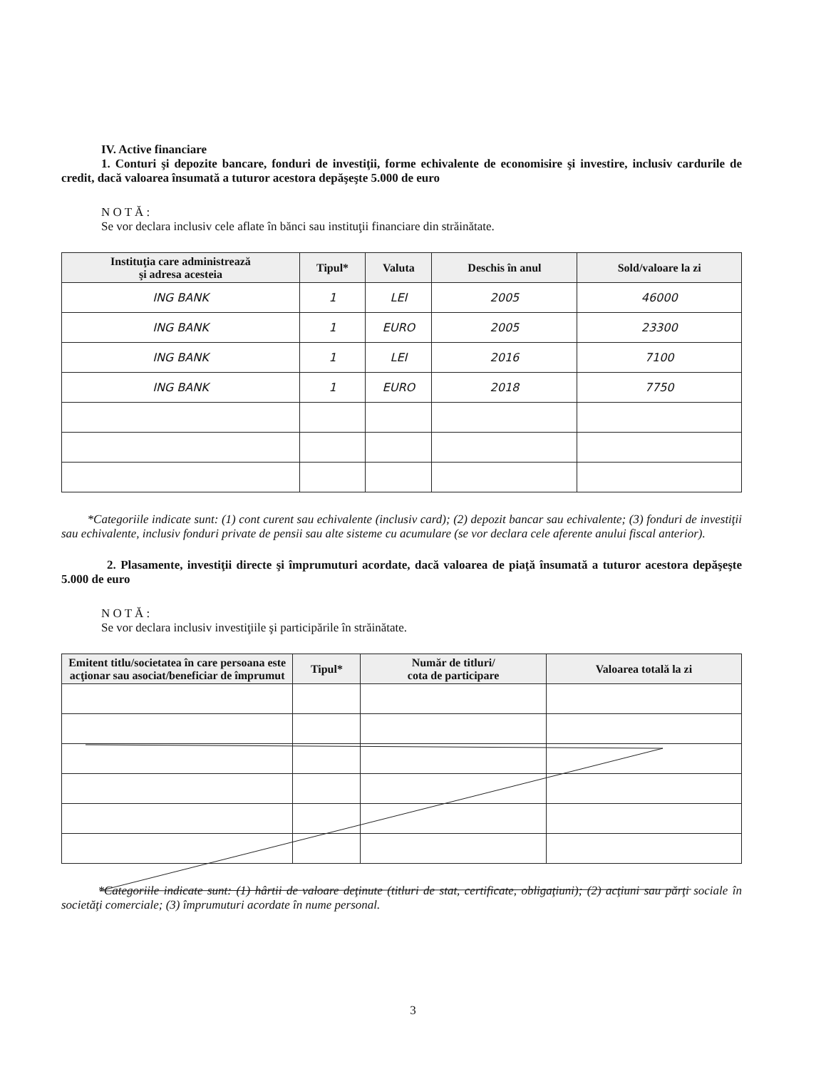IV. Active financiare
1. Conturi şi depozite bancare, fonduri de investiţii, forme echivalente de economisire şi investire, inclusiv cardurile de credit, dacă valoarea însumată a tuturor acestora depăşeşte 5.000 de euro
N O T Ă :
Se vor declara inclusiv cele aflate în bănci sau instituţii financiare din străinătate.
| Instituţia care administrează şi adresa acesteia | Tipul* | Valuta | Deschis în anul | Sold/valoare la zi |
| --- | --- | --- | --- | --- |
| ING BANK | 1 | LEI | 2005 | 46000 |
| ING BANK | 1 | EURO | 2005 | 23300 |
| ING BANK | 1 | LEI | 2016 | 7100 |
| ING BANK | 1 | EURO | 2018 | 7750 |
*Categoriile indicate sunt: (1) cont curent sau echivalente (inclusiv card); (2) depozit bancar sau echivalente; (3) fonduri de investiţii sau echivalente, inclusiv fonduri private de pensii sau alte sisteme cu acumulare (se vor declara cele aferente anului fiscal anterior).
2. Plasamente, investiţii directe şi împrumuturi acordate, dacă valoarea de piaţă însumată a tuturor acestora depăşeşte 5.000 de euro
N O T Ă :
Se vor declara inclusiv investiţiile şi participările în străinătate.
| Emitent titlu/societatea în care persoana este acţionar sau asociat/beneficiar de împrumut | Tipul* | Număr de titluri/ cota de participare | Valoarea totală la zi |
| --- | --- | --- | --- |
*Categoriile indicate sunt: (1) hârtii de valoare deţinute (titluri de stat, certificate, obligaţiuni); (2) acţiuni sau părţi sociale în societăţi comerciale; (3) împrumuturi acordate în nume personal.
3